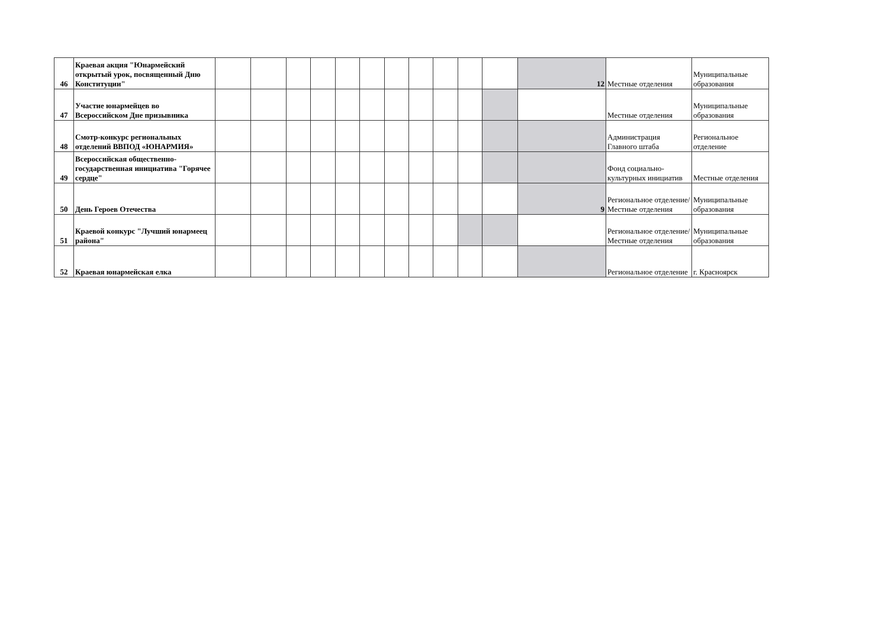| 46 | Краевая акция "Юнармейский открытый урок, посвященный Дню Конституции" | | | | | | | | | | | | 12 | Местные отделения | Муниципальные образования |
| 47 | Участие юнармейцев во Всероссийском Дне призывника | | | | | | | | | | | | | Местные отделения | Муниципальные образования |
| 48 | Смотр-конкурс региональных отделений ВВПОД «ЮНАРМИЯ» | | | | | | | | | | | | | Администрация Главного штаба | Региональное отделение |
| 49 | Всероссийская общественно-государственная инициатива "Горячее сердце" | | | | | | | | | | | | | Фонд социально-культурных инициатив | Местные отделения |
| 50 | День Героев Отечества | | | | | | | | | | | | 9 | Региональное отделение/Местные отделения | Муниципальные образования |
| 51 | Краевой конкурс "Лучший юнармеец района" | | | | | | | | | | | | | Региональное отделение/Местные отделения | Муниципальные образования |
| 52 | Краевая юнармейская елка | | | | | | | | | | | | | Региональное отделение | г. Красноярск |